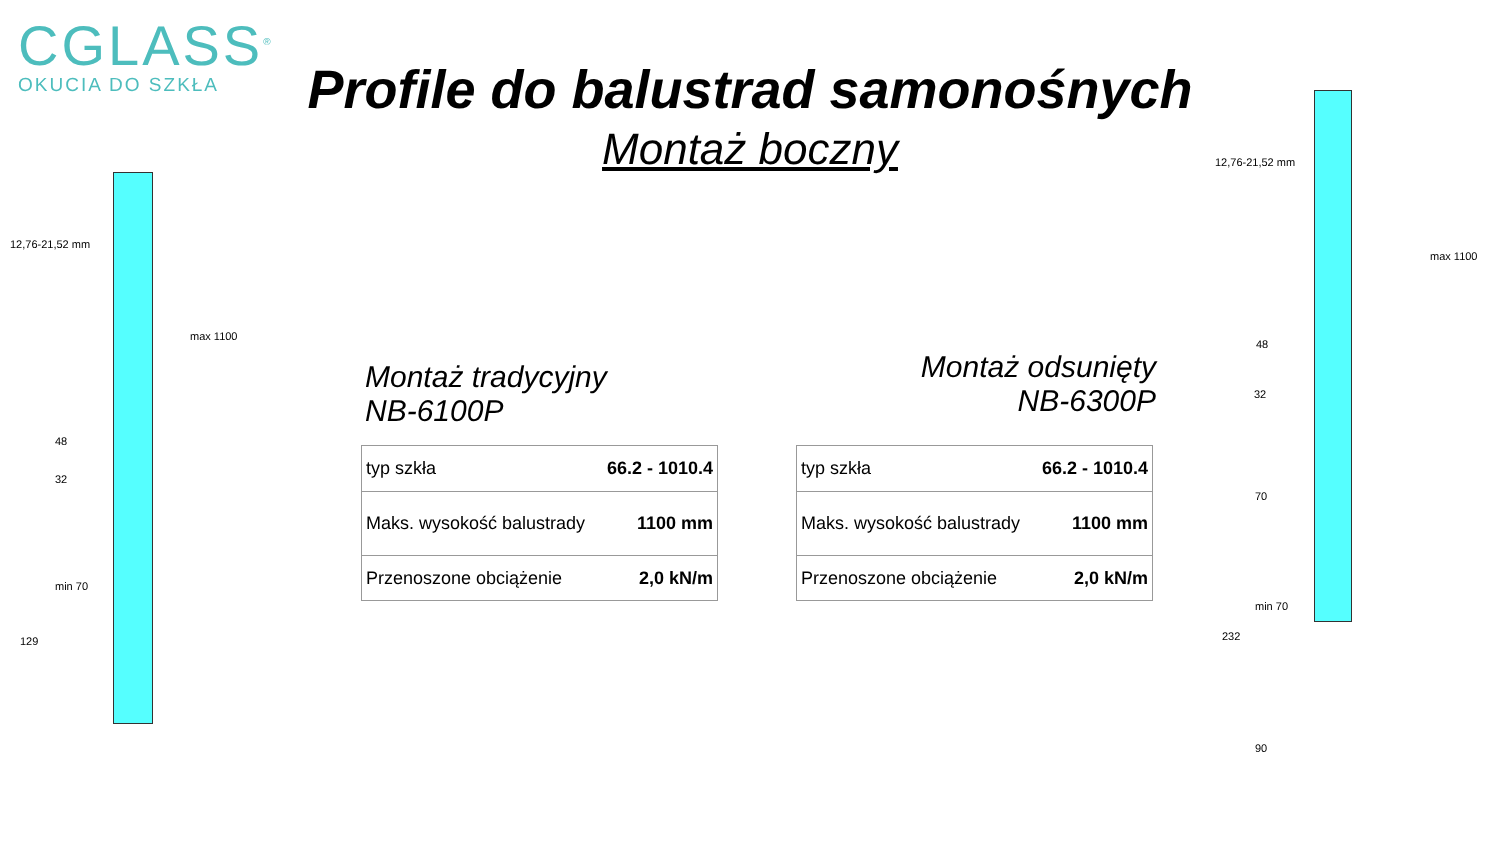CGLASS<sup>®</sup>
OKUCIA DO SZKŁA
Profile do balustrad samonośnych
Montaż boczny
12,76-21,52 mm
max 1100
48
32
min 70
129
12,76-21,52 mm
max 1100
48
32
70
min 70
232
90
Montaż tradycyjny
NB-6100P
Montaż odsunięty
NB-6300P
| typ szkła | 66.2 - 1010.4 |
| Maks. wysokość balustrady | 1100 mm |
| Przenoszone obciążenie | 2,0 kN/m |
| typ szkła | 66.2 - 1010.4 |
| Maks. wysokość balustrady | 1100 mm |
| Przenoszone obciążenie | 2,0 kN/m |